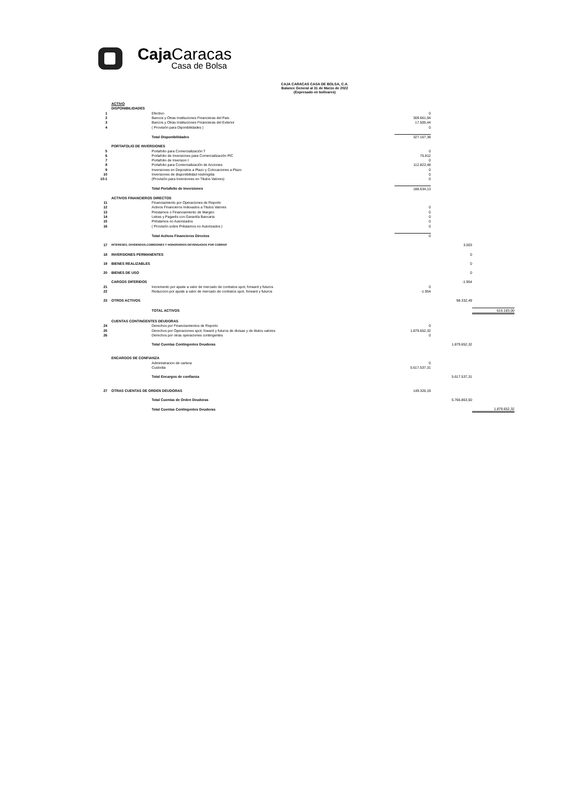Caja Caracas
Casa de Bolsa
CAJA CARACAS CASA DE BOLSA, C.A.
Balance General al 31 de Marzo de 2022
(Expresado en bolívares)
| | ACTIVO | | | | |
| | DISPONIBILIDADES | | | | |
| 1 | | Efectivo | 0 | | |
| 2 | | Bancos y Otras Instituciones Financieras del Pais | 309.661,94 | | |
| 3 | | Bancos y Otras Instituciones Financieras del Exterior | 17.505,44 | | |
| 4 | | ( Provisión para Diponibilidades ) | 0 | | |
| | | Total Disponibilidades | 327.167,38 | | |
| | PORTAFOLIO DE INVERSIONES | | | | |
| 5 | | Portafolio para Comercialización T | 0 | | |
| 6 | | Portafolio de Inversiones para Comercialización PIC | 75.812 | | |
| 7 | | Portafolio de Inversion I | 0 | | |
| 8 | | Portafolio para Comercialización de Acciones | 112.822,48 | | |
| 9 | | Inversiones en Depositos a Plazo y Colocaciones a Plazo | 0 | | |
| 10 | | Inversiones de disponibilidad restringida | 0 | | |
| 10-1 | | (Provisión para Inversiones en Titulos Valores) | 0 | | |
| | | Total Portafolio de Inversiones | 188.634,13 | | |
| | ACTIVOS FINANCIEROS DIRECTOS | | | | |
| 11 | | Financiamiento por Operaciones de Reporto | | | |
| 12 | | Activos Financieros Indexados a Titulos Valores | 0 | | |
| 13 | | Prestamos o Financiamiento de Margen | 0 | | |
| 14 | | Letras y Pagarés con Garantía Bancaria | 0 | | |
| 15 | | Préstamos no Autorizados | 0 | | |
| 16 | | ( Provisión sobre Préstamos no Autorizados ) | 0 | | |
| | | Total Activos Financieros Directos | 0 | | |
| 17 | INTERESES, DIVIDENDOS,COMISIONES Y HONORARIOS DEVENGADOS POR COBRAR | | | 3.003 | |
| 18 | INVERSIONES PERMANENTES | | | 0 | |
| 19 | BIENES REALIZABLES | | | 0 | |
| 20 | BIENES DE USO | | | 0 | |
| | CARGOS DIFERIDOS | | | -1.954 | |
| 21 | | Incremento por ajuste a valor de mercado de contratos spot, forward y futuros | 0 | | |
| 22 | | Reduccion por ajuste a valor de mercado de contratos spot, forward y futuros | -1.954 | | |
| 23 | OTROS ACTIVOS | | | 98.332,49 | |
| | | TOTAL ACTIVOS | | | 615.183,00 |
| | CUENTAS CONTINGENTES DEUDORAS | | | | |
| 24 | | Derechos por Financiamientos de Reporto | 0 | | |
| 25 | | Derechos por Operaciones spot, foward y futuros de divisas y de titulos valores | 1.879.652,32 | | |
| 26 | | Derechos por otras operaciones contingentes | 0 | | |
| | | Total Cuentas Contingentes Deudoras | | 1.879.652,32 | |
| | ENCARGOS DE CONFIANZA | | | | |
| | | Administracion de cartera | 0 | | |
| | | Custodia | 5.617.537,31 | | |
| | | Total Encargos de confianza | | 5.617.537,31 | |
| 27 | OTRAS CUENTAS DE ORDEN DEUDORAS | | 149.326,19 | | |
| | | Total Cuentas de Orden Deudoras | | 5.766.863,50 | |
| | | Total Cuentas Contingentes Deudoras | | | 1.879.652,32 |